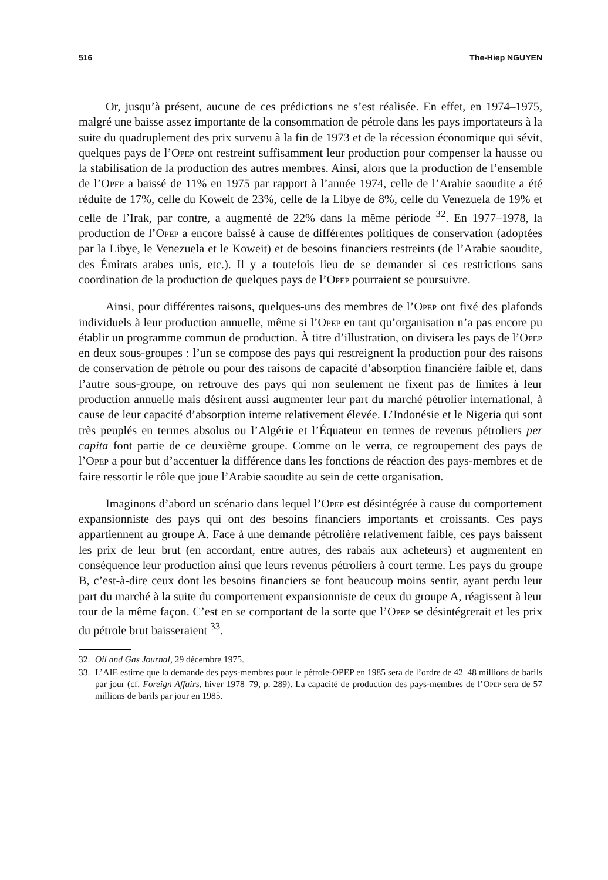516 The-Hiep NGUYEN
Or, jusqu’à présent, aucune de ces prédictions ne s’est réalisée. En effet, en 1974–1975, malgré une baisse assez importante de la consommation de pétrole dans les pays importateurs à la suite du quadruplement des prix survenu à la fin de 1973 et de la récession économique qui sévit, quelques pays de l’Opep ont restreint suffisamment leur production pour compenser la hausse ou la stabilisation de la production des autres membres. Ainsi, alors que la production de l’ensemble de l’Opep a baissé de 11% en 1975 par rapport à l’année 1974, celle de l’Arabie saoudite a été réduite de 17%, celle du Koweit de 23%, celle de la Libye de 8%, celle du Venezuela de 19% et celle de l’Irak, par contre, a augmenté de 22% dans la même période <sup>32</sup>. En 1977–1978, la production de l’Opep a encore baissé à cause de différentes politiques de conservation (adoptées par la Libye, le Venezuela et le Koweit) et de besoins financiers restreints (de l’Arabie saoudite, des Émirats arabes unis, etc.). Il y a toutefois lieu de se demander si ces restrictions sans coordination de la production de quelques pays de l’Opep pourraient se poursuivre.
Ainsi, pour différentes raisons, quelques-uns des membres de l’Opep ont fixé des plafonds individuels à leur production annuelle, même si l’Opep en tant qu’organisation n’a pas encore pu établir un programme commun de production. À titre d’illustration, on divisera les pays de l’Opep en deux sous-groupes : l’un se compose des pays qui restreignent la production pour des raisons de conservation de pétrole ou pour des raisons de capacité d’absorption financière faible et, dans l’autre sous-groupe, on retrouve des pays qui non seulement ne fixent pas de limites à leur production annuelle mais désirent aussi augmenter leur part du marché pétrolier international, à cause de leur capacité d’absorption interne relativement élevée. L’Indonésie et le Nigeria qui sont très peuplés en termes absolus ou l’Algérie et l’Équateur en termes de revenus pétroliers per capita font partie de ce deuxième groupe. Comme on le verra, ce regroupement des pays de l’Opep a pour but d’accentuer la différence dans les fonctions de réaction des pays-membres et de faire ressortir le rôle que joue l’Arabie saoudite au sein de cette organisation.
Imaginons d’abord un scénario dans lequel l’Opep est désintégrée à cause du comportement expansionniste des pays qui ont des besoins financiers importants et croissants. Ces pays appartiennent au groupe A. Face à une demande pétrolière relativement faible, ces pays baissent les prix de leur brut (en accordant, entre autres, des rabais aux acheteurs) et augmentent en conséquence leur production ainsi que leurs revenus pétroliers à court terme. Les pays du groupe B, c’est-à-dire ceux dont les besoins financiers se font beaucoup moins sentir, ayant perdu leur part du marché à la suite du comportement expansionniste de ceux du groupe A, réagissent à leur tour de la même façon. C’est en se comportant de la sorte que l’Opep se désintégrerait et les prix du pétrole brut baisseraient <sup>33</sup>.
32. Oil and Gas Journal, 29 décembre 1975.
33. L’AIE estime que la demande des pays-membres pour le pétrole-OPEP en 1985 sera de l’ordre de 42–48 millions de barils par jour (cf. Foreign Affairs, hiver 1978–79, p. 289). La capacité de production des pays-membres de l’Opep sera de 57 millions de barils par jour en 1985.